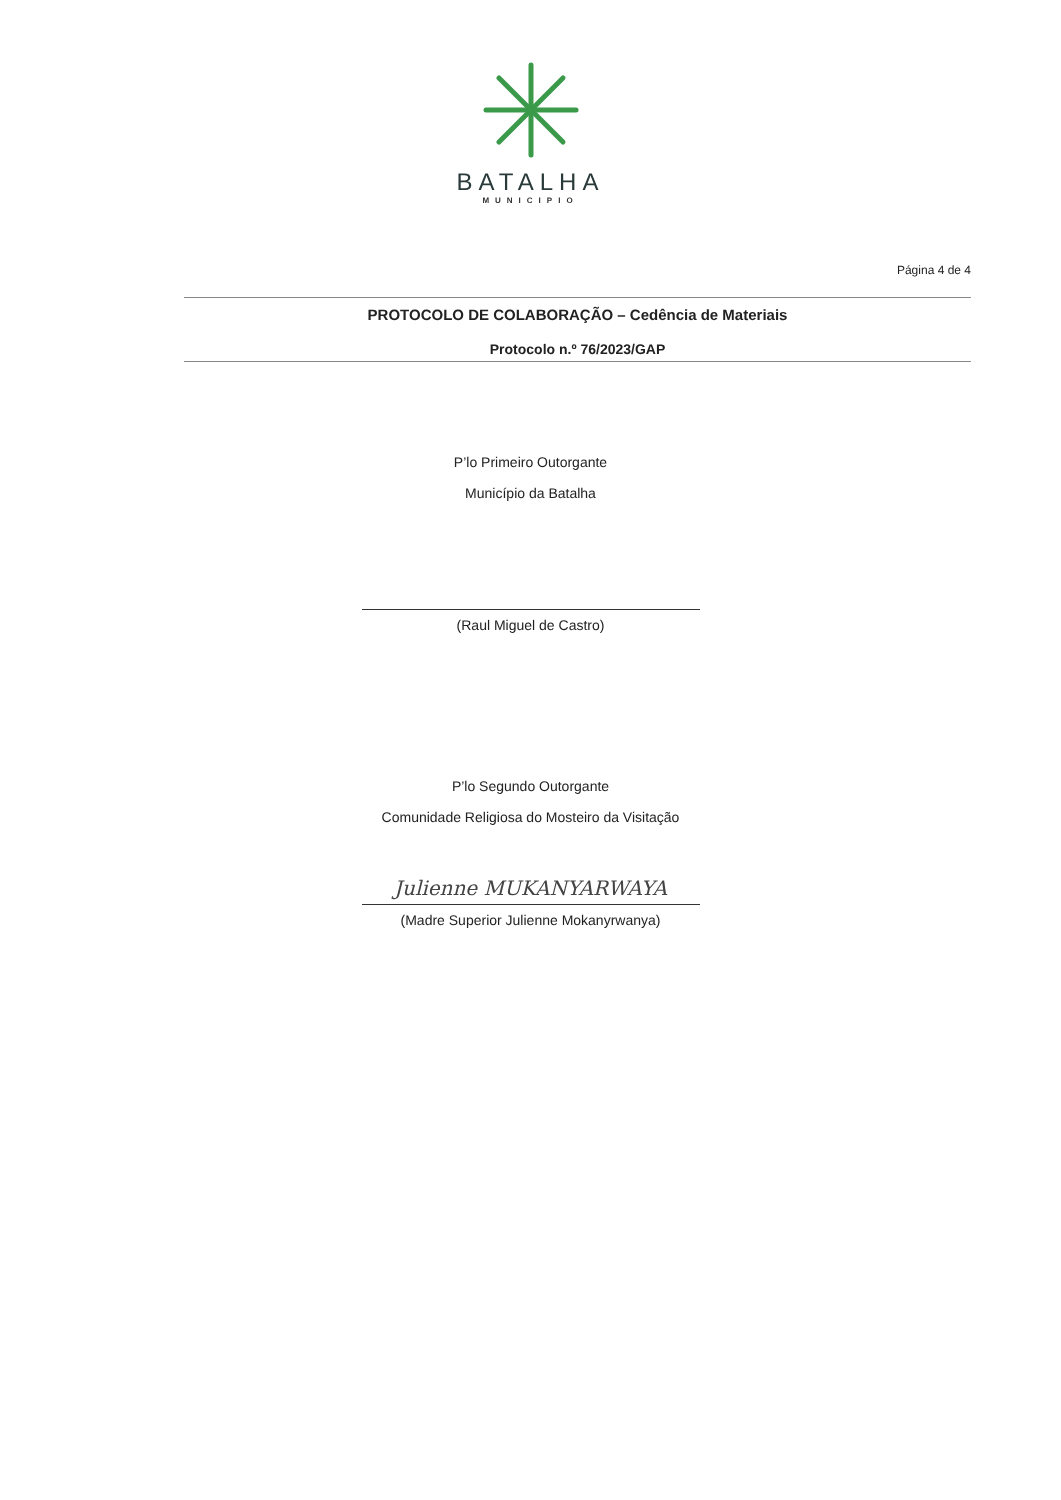BATALHA
MUNICIPIO
Página 4 de 4
PROTOCOLO DE COLABORAÇÃO – Cedência de Materiais
Protocolo n.º 76/2023/GAP
P’lo Primeiro Outorgante
Município da Batalha
(Raul Miguel de Castro)
P’lo Segundo Outorgante
Comunidade Religiosa do Mosteiro da Visitação
Julienne MUKANYARWAYA
(Madre Superior Julienne Mokanyrwanya)